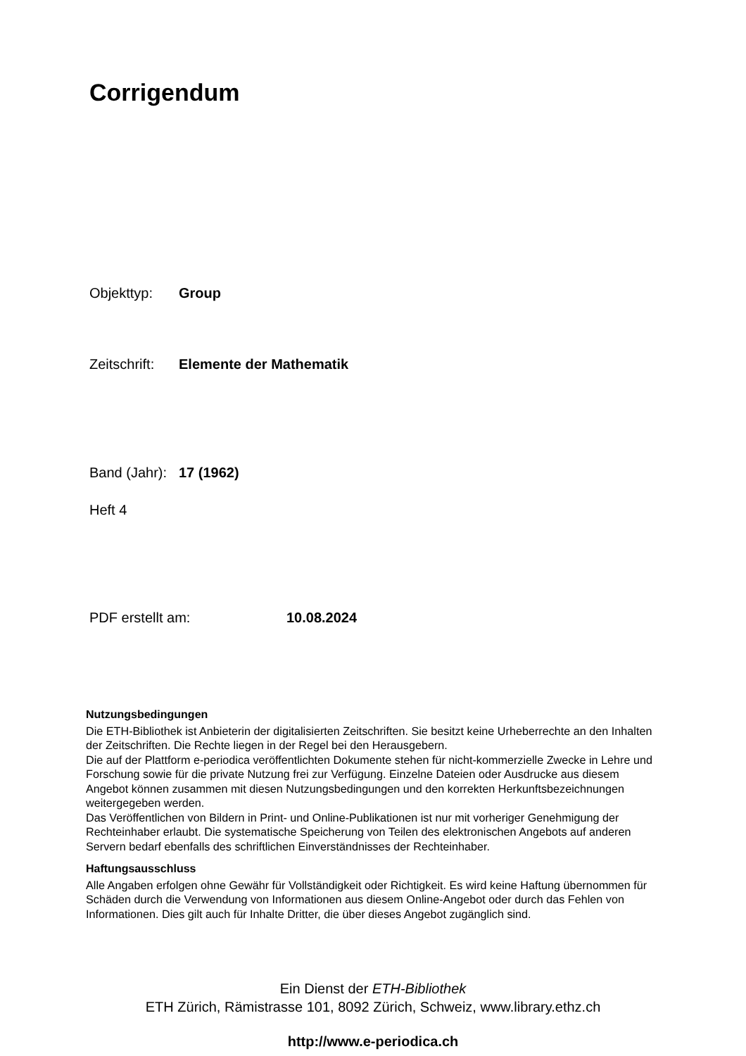Corrigendum
Objekttyp: Group
Zeitschrift: Elemente der Mathematik
Band (Jahr): 17 (1962)
Heft 4
PDF erstellt am: 10.08.2024
Nutzungsbedingungen
Die ETH-Bibliothek ist Anbieterin der digitalisierten Zeitschriften. Sie besitzt keine Urheberrechte an den Inhalten der Zeitschriften. Die Rechte liegen in der Regel bei den Herausgebern.
Die auf der Plattform e-periodica veröffentlichten Dokumente stehen für nicht-kommerzielle Zwecke in Lehre und Forschung sowie für die private Nutzung frei zur Verfügung. Einzelne Dateien oder Ausdrucke aus diesem Angebot können zusammen mit diesen Nutzungsbedingungen und den korrekten Herkunftsbezeichnungen weitergegeben werden.
Das Veröffentlichen von Bildern in Print- und Online-Publikationen ist nur mit vorheriger Genehmigung der Rechteinhaber erlaubt. Die systematische Speicherung von Teilen des elektronischen Angebots auf anderen Servern bedarf ebenfalls des schriftlichen Einverständnisses der Rechteinhaber.
Haftungsausschluss
Alle Angaben erfolgen ohne Gewähr für Vollständigkeit oder Richtigkeit. Es wird keine Haftung übernommen für Schäden durch die Verwendung von Informationen aus diesem Online-Angebot oder durch das Fehlen von Informationen. Dies gilt auch für Inhalte Dritter, die über dieses Angebot zugänglich sind.
Ein Dienst der ETH-Bibliothek
ETH Zürich, Rämistrasse 101, 8092 Zürich, Schweiz, www.library.ethz.ch
http://www.e-periodica.ch